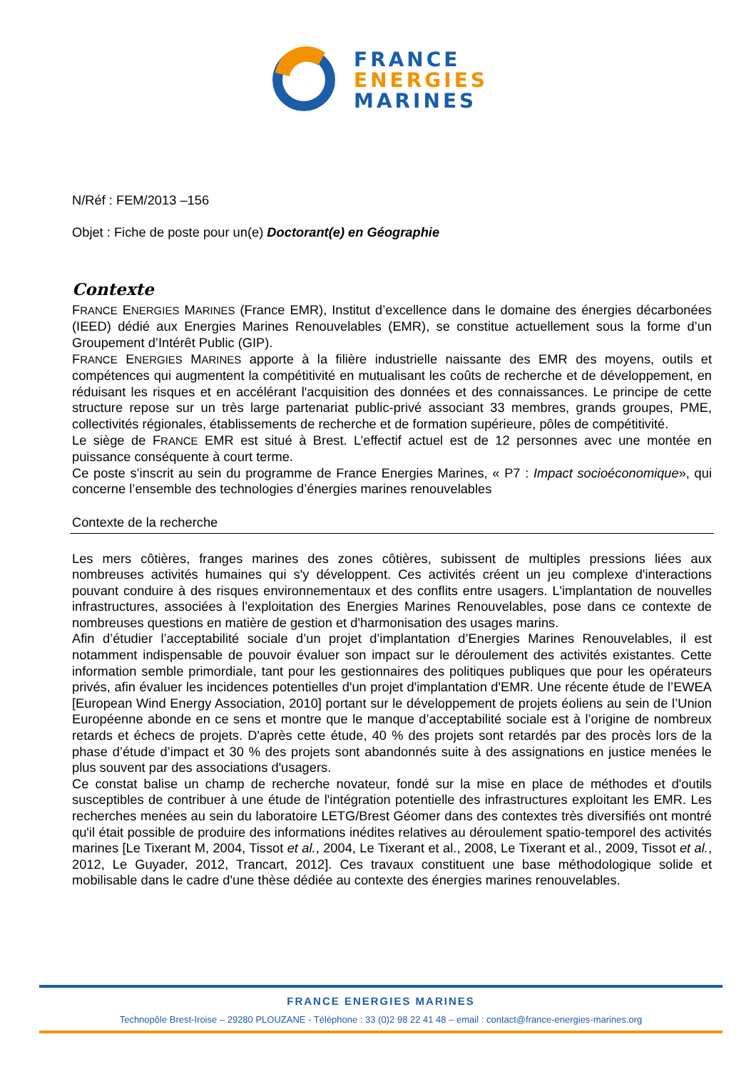FRANCE
ENERGIES
MARINES
N/Réf : FEM/2013 –156
Objet : Fiche de poste pour un(e) Doctorant(e) en Géographie
Contexte
FRANCE ENERGIES MARINES (France EMR), Institut d’excellence dans le domaine des énergies décarbonées (IEED) dédié aux Energies Marines Renouvelables (EMR), se constitue actuellement sous la forme d’un Groupement d’Intérêt Public (GIP).
FRANCE ENERGIES MARINES apporte à la filière industrielle naissante des EMR des moyens, outils et compétences qui augmentent la compétitivité en mutualisant les coûts de recherche et de développement, en réduisant les risques et en accélérant l'acquisition des données et des connaissances. Le principe de cette structure repose sur un très large partenariat public-privé associant 33 membres, grands groupes, PME, collectivités régionales, établissements de recherche et de formation supérieure, pôles de compétitivité.
Le siège de FRANCE EMR est situé à Brest. L’effectif actuel est de 12 personnes avec une montée en puissance conséquente à court terme.
Ce poste s’inscrit au sein du programme de France Energies Marines, « P7 : Impact socioéconomique», qui concerne l’ensemble des technologies d’énergies marines renouvelables
Contexte de la recherche
Les mers côtières, franges marines des zones côtières, subissent de multiples pressions liées aux nombreuses activités humaines qui s'y développent. Ces activités créent un jeu complexe d'interactions pouvant conduire à des risques environnementaux et des conflits entre usagers. L'implantation de nouvelles infrastructures, associées à l'exploitation des Energies Marines Renouvelables, pose dans ce contexte de nombreuses questions en matière de gestion et d'harmonisation des usages marins.
Afin d’étudier l’acceptabilité sociale d’un projet d’implantation d’Energies Marines Renouvelables, il est notamment indispensable de pouvoir évaluer son impact sur le déroulement des activités existantes. Cette information semble primordiale, tant pour les gestionnaires des politiques publiques que pour les opérateurs privés, afin évaluer les incidences potentielles d'un projet d'implantation d'EMR. Une récente étude de l’EWEA [European Wind Energy Association, 2010] portant sur le développement de projets éoliens au sein de l’Union Européenne abonde en ce sens et montre que le manque d’acceptabilité sociale est à l’origine de nombreux retards et échecs de projets. D'après cette étude, 40 % des projets sont retardés par des procès lors de la phase d’étude d’impact et 30 % des projets sont abandonnés suite à des assignations en justice menées le plus souvent par des associations d'usagers.
Ce constat balise un champ de recherche novateur, fondé sur la mise en place de méthodes et d'outils susceptibles de contribuer à une étude de l'intégration potentielle des infrastructures exploitant les EMR. Les recherches menées au sein du laboratoire LETG/Brest Géomer dans des contextes très diversifiés ont montré qu'il était possible de produire des informations inédites relatives au déroulement spatio-temporel des activités marines [Le Tixerant M, 2004, Tissot et al., 2004, Le Tixerant et al., 2008, Le Tixerant et al., 2009, Tissot et al., 2012, Le Guyader, 2012, Trancart, 2012]. Ces travaux constituent une base méthodologique solide et mobilisable dans le cadre d'une thèse dédiée au contexte des énergies marines renouvelables.
FRANCE ENERGIES MARINES
Technopôle Brest-Iroise – 29280 PLOUZANE - Téléphone : 33 (0)2 98 22 41 48 – email : contact@france-energies-marines.org